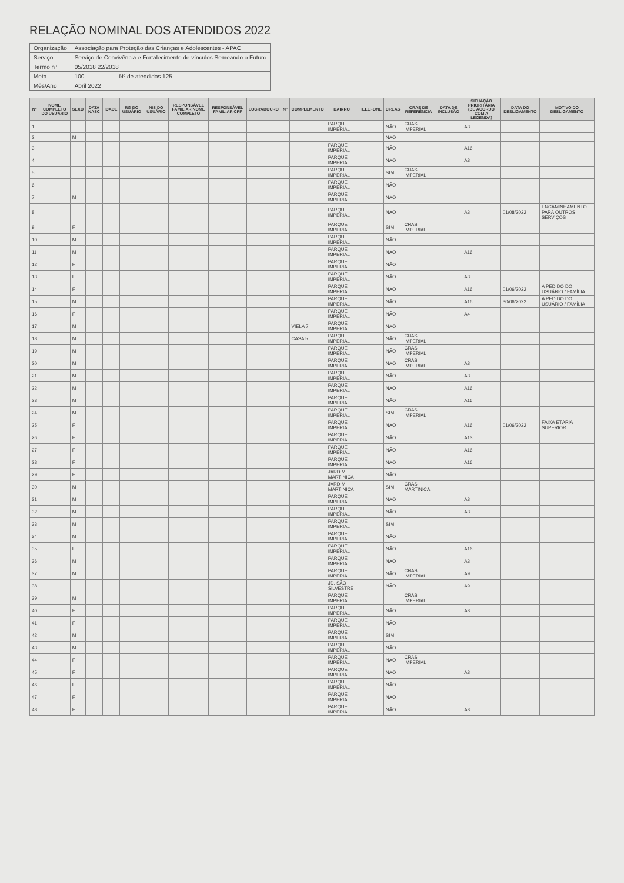RELAÇÃO NOMINAL DOS ATENDIDOS 2022
| Organização | Associação para Proteção das Crianças e Adolescentes - APAC | |
| Serviço | Serviço de Convivência e Fortalecimento de vínculos Semeando o Futuro | |
| Termo nº | 05/2018 22/2018 | |
| Meta | 100 | Nº de atendidos 125 |
| Mês/Ano | Abril 2022 | |
| Nº | NOME COMPLETO DO USUÁRIO | SEXO | DATA NASC | IDADE | RG DO USUÁRIO | NIS DO USUÁRIO | RESPONSÁVEL FAMILIAR NOME COMPLETO | RESPONSÁVEL FAMILIAR CPF | LOGRADOURO | Nº | COMPLEMENTO | BAIRRO | TELEFONE | CREAS | CRAS DE REFERÊNCIA | DATA DE INCLUSÃO | SITUAÇÃO PRIORITÁRIA (DE ACORDO COM A LEGENDA) | DATA DO DESLIGAMENTO | MOTIVO DO DESLIGAMENTO |
| --- | --- | --- | --- | --- | --- | --- | --- | --- | --- | --- | --- | --- | --- | --- | --- | --- | --- | --- | --- |
| 1 | | | | | | | | | | | | PARQUE IMPERIAL | | NÃO | CRAS IMPERIAL | | A3 | | |
| 2 | | M | | | | | | | | | | | | NÃO | | | | | |
| 3 | | | | | | | | | | | | PARQUE IMPERIAL | | NÃO | | | A16 | | |
| 4 | | | | | | | | | | | | PARQUE IMPERIAL | | NÃO | | | A3 | | |
| 5 | | | | | | | | | | | | PARQUE IMPERIAL | | SIM | CRAS IMPERIAL | | | | |
| 6 | | | | | | | | | | | | PARQUE IMPERIAL | | NÃO | | | | | |
| 7 | | M | | | | | | | | | | PARQUE IMPERIAL | | NÃO | | | | | |
| 8 | | | | | | | | | | | | PARQUE IMPERIAL | | NÃO | | | A3 | 01/08/2022 | ENCAMINHAMENTO PARA OUTROS SERVIÇOS |
| 9 | | F | | | | | | | | | | PARQUE IMPERIAL | | SIM | CRAS IMPERIAL | | | | |
| 10 | | M | | | | | | | | | | PARQUE IMPERIAL | | NÃO | | | | | |
| 11 | | M | | | | | | | | | | PARQUE IMPERIAL | | NÃO | | | A16 | | |
| 12 | | F | | | | | | | | | | PARQUE IMPERIAL | | NÃO | | | | | |
| 13 | | F | | | | | | | | | | PARQUE IMPERIAL | | NÃO | | | A3 | | |
| 14 | | F | | | | | | | | | | PARQUE IMPERIAL | | NÃO | | | A16 | 01/06/2022 | A PEDIDO DO USUÁRIO / FAMÍLIA |
| 15 | | M | | | | | | | | | | PARQUE IMPERIAL | | NÃO | | | A16 | 30/06/2022 | A PEDIDO DO USUÁRIO / FAMÍLIA |
| 16 | | F | | | | | | | | | | PARQUE IMPERIAL | | NÃO | | | A4 | | |
| 17 | | M | | | | | | | | | VIELA 7 | PARQUE IMPERIAL | | NÃO | | | | | |
| 18 | | M | | | | | | | | | CASA 5 | PARQUE IMPERIAL | | NÃO | CRAS IMPERIAL | | | | |
| 19 | | M | | | | | | | | | | PARQUE IMPERIAL | | NÃO | CRAS IMPERIAL | | | | |
| 20 | | M | | | | | | | | | | PARQUE IMPERIAL | | NÃO | CRAS IMPERIAL | | A3 | | |
| 21 | | M | | | | | | | | | | PARQUE IMPERIAL | | NÃO | | | A3 | | |
| 22 | | M | | | | | | | | | | PARQUE IMPERIAL | | NÃO | | | A16 | | |
| 23 | | M | | | | | | | | | | PARQUE IMPERIAL | | NÃO | | | A16 | | |
| 24 | | M | | | | | | | | | | PARQUE IMPERIAL | | SIM | CRAS IMPERIAL | | | | |
| 25 | | F | | | | | | | | | | PARQUE IMPERIAL | | NÃO | | | A16 | 01/06/2022 | FAIXA ETÁRIA SUPERIOR |
| 26 | | F | | | | | | | | | | PARQUE IMPERIAL | | NÃO | | | A13 | | |
| 27 | | F | | | | | | | | | | PARQUE IMPERIAL | | NÃO | | | A16 | | |
| 28 | | F | | | | | | | | | | PARQUE IMPERIAL | | NÃO | | | A16 | | |
| 29 | | F | | | | | | | | | | JARDIM MARTINICA | | NÃO | | | | | |
| 30 | | M | | | | | | | | | | JARDIM MARTINICA | | SIM | CRAS MARTINICA | | | | |
| 31 | | M | | | | | | | | | | PARQUE IMPERIAL | | NÃO | | | A3 | | |
| 32 | | M | | | | | | | | | | PARQUE IMPERIAL | | NÃO | | | A3 | | |
| 33 | | M | | | | | | | | | | PARQUE IMPERIAL | | SIM | | | | | |
| 34 | | M | | | | | | | | | | PARQUE IMPERIAL | | NÃO | | | | | |
| 35 | | F | | | | | | | | | | PARQUE IMPERIAL | | NÃO | | | A16 | | |
| 36 | | M | | | | | | | | | | PARQUE IMPERIAL | | NÃO | | | A3 | | |
| 37 | | M | | | | | | | | | | PARQUE IMPERIAL | | NÃO | CRAS IMPERIAL | | A9 | | |
| 38 | | | | | | | | | | | | JD. SÃO SILVESTRE | | NÃO | | | A9 | | |
| 39 | | M | | | | | | | | | | PARQUE IMPERIAL | | | CRAS IMPERIAL | | | | |
| 40 | | F | | | | | | | | | | PARQUE IMPERIAL | | NÃO | | | A3 | | |
| 41 | | F | | | | | | | | | | PARQUE IMPERIAL | | NÃO | | | | | |
| 42 | | M | | | | | | | | | | PARQUE IMPERIAL | | SIM | | | | | |
| 43 | | M | | | | | | | | | | PARQUE IMPERIAL | | NÃO | | | | | |
| 44 | | F | | | | | | | | | | PARQUE IMPERIAL | | NÃO | CRAS IMPERIAL | | | | |
| 45 | | F | | | | | | | | | | PARQUE IMPERIAL | | NÃO | | | A3 | | |
| 46 | | F | | | | | | | | | | PARQUE IMPERIAL | | NÃO | | | | | |
| 47 | | F | | | | | | | | | | PARQUE IMPERIAL | | NÃO | | | | | |
| 48 | | F | | | | | | | | | | PARQUE IMPERIAL | | NÃO | | | A3 | | |